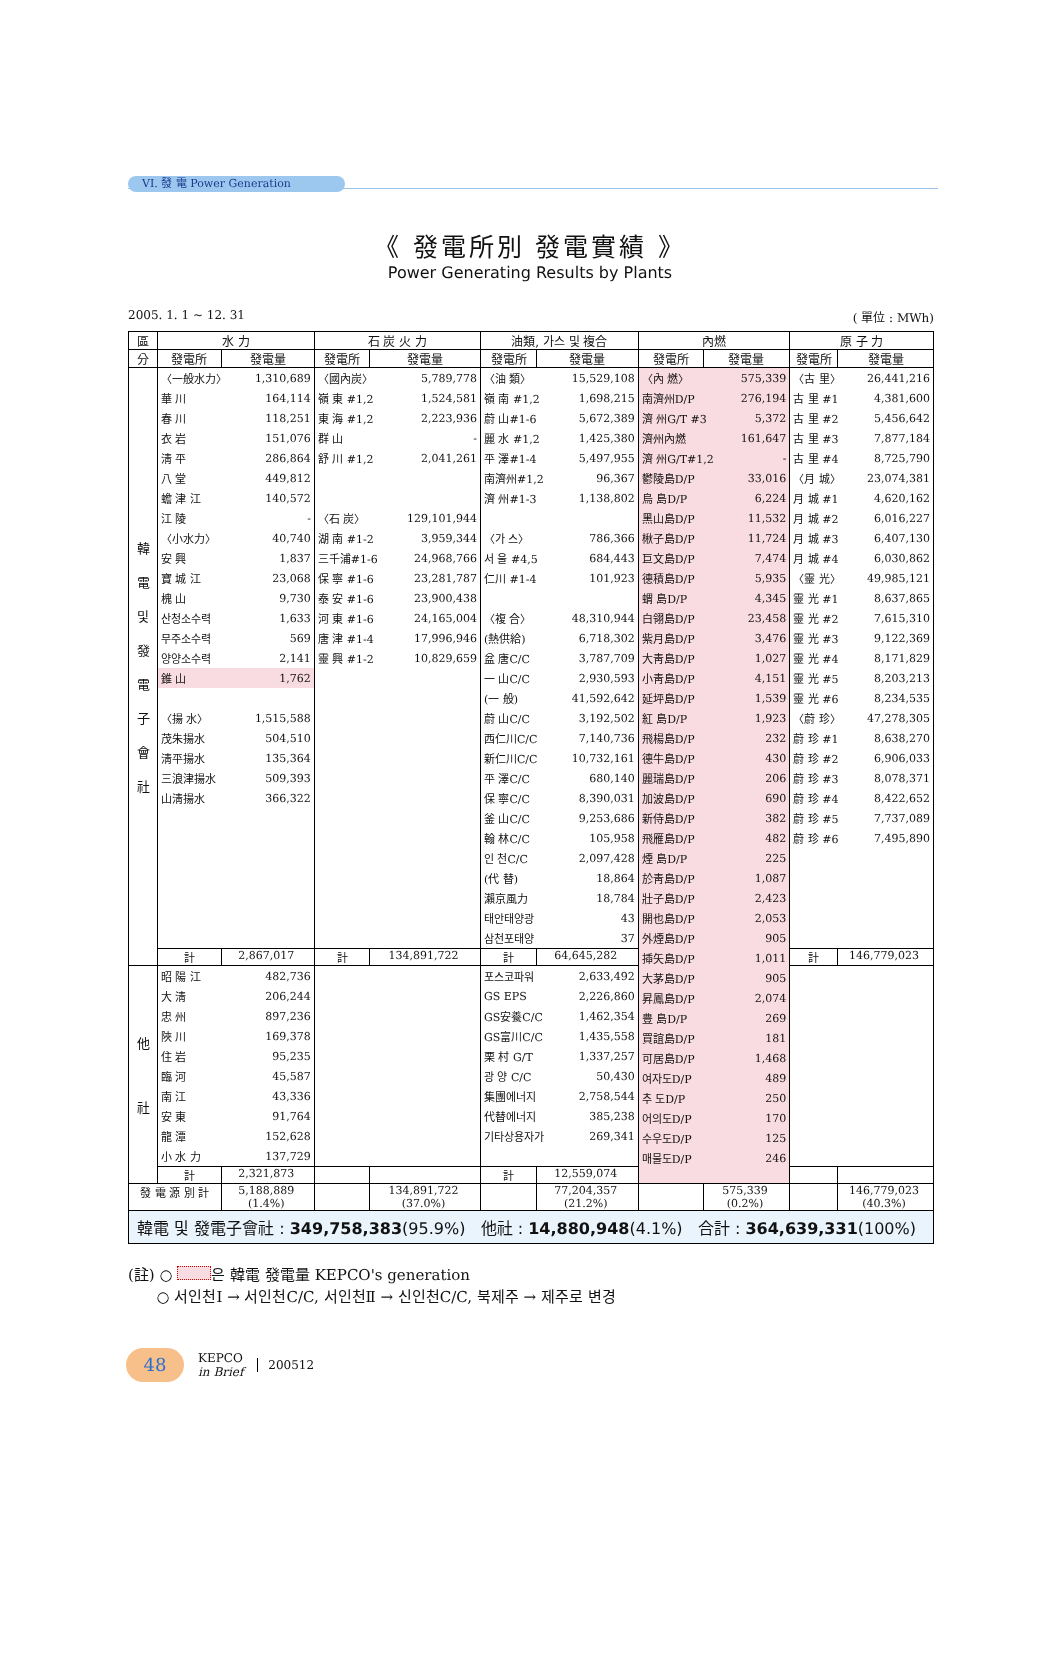VI. 發 電 Power Generation
《 發電所別 發電實績 》
Power Generating Results by Plants
2005. 1. 1 ~ 12. 31 ( 單位 : MWh)
| 區 | 水 力 | | 石 炭 火 力 | | 油類, 가스 및 複合 | | 內燃 | | 原 子 力 | |
| --- | --- | --- | --- | --- | --- | --- | --- | --- | --- | --- |
| 分 | 發電所 | 發電量 | 發電所 | 發電量 | 發電所 | 發電量 | 發電所 | 發電量 | 發電所 | 發電量 |
| 韓 電 및 發 電 子 會 社 | / 〈一般水力〉 / 1,310,689 / / 華 川 / 164,114 / / 春 川 / 118,251 / / 衣 岩 / 151,076 / / 淸 平 / 286,864 / / 八 堂 / 449,812 / / 蟾 津 江 / 140,572 / / 江 陵 / - / / 〈小水力〉 / 40,740 / / 安 興 / 1,837 / / 寶 城 江 / 23,068 / / 槐 山 / 9,730 / / 산청소수력 / 1,633 / / 무주소수력 / 569 / / 양양소수력 / 2,141 / / 錐 山 / 1,762 / / 〈揚 水〉 / 1,515,588 / / 茂朱揚水 / 504,510 / / 淸平揚水 / 135,364 / / 三浪津揚水 / 509,393 / / 山淸揚水 / 366,322 / | | / 〈國內炭〉 / 5,789,778 / / 嶺 東 #1,2 / 1,524,581 / / 東 海 #1,2 / 2,223,936 / / 群 山 / - / / 舒 川 #1,2 / 2,041,261 / / 〈石 炭〉 / 129,101,944 / / 湖 南 #1-2 / 3,959,344 / / 三千浦#1-6 / 24,968,766 / / 保 寧 #1-6 / 23,281,787 / / 泰 安 #1-6 / 23,900,438 / / 河 東 #1-6 / 24,165,004 / / 唐 津 #1-4 / 17,996,946 / / 靈 興 #1-2 / 10,829,659 / | | / 〈油 類〉 / 15,529,108 / / 嶺 南 #1,2 / 1,698,215 / / 蔚 山#1-6 / 5,672,389 / / 麗 水 #1,2 / 1,425,380 / / 平 澤#1-4 / 5,497,955 / / 南濟州#1,2 / 96,367 / / 濟 州#1-3 / 1,138,802 / / 〈가 스〉 / 786,366 / / 서 울 #4,5 / 684,443 / / 仁川 #1-4 / 101,923 / / 〈複 合〉 / 48,310,944 / / (熱供給) / 6,718,302 / / 盆 唐C/C / 3,787,709 / / 一 山C/C / 2,930,593 / / (一 般) / 41,592,642 / / 蔚 山C/C / 3,192,502 / / 西仁川C/C / 7,140,736 / / 新仁川C/C / 10,732,161 / / 平 澤C/C / 680,140 / / 保 寧C/C / 8,390,031 / / 釜 山C/C / 9,253,686 / / 翰 林C/C / 105,958 / / 인 천C/C / 2,097,428 / / (代 替) / 18,864 / / 瀨京風力 / 18,784 / / 태안태양광 / 43 / / 삼천포태양 / 37 / | | / 〈內 燃〉 / 575,339 / / 南濟州D/P / 276,194 / / 濟 州G/T #3 / 5,372 / / 濟州內燃 / 161,647 / / 濟 州G/T#1,2 / - / / 鬱陵島D/P / 33,016 / / 烏 島D/P / 6,224 / / 黑山島D/P / 11,532 / / 楸子島D/P / 11,724 / / 巨文島D/P / 7,474 / / 德積島D/P / 5,935 / / 蝟 島D/P / 4,345 / / 白翎島D/P / 23,458 / / 紫月島D/P / 3,476 / / 大靑島D/P / 1,027 / / 小靑島D/P / 4,151 / / 延坪島D/P / 1,539 / / 紅 島D/P / 1,923 / / 飛楊島D/P / 232 / / 德牛島D/P / 430 / / 麗瑞島D/P / 206 / / 加波島D/P / 690 / / 新侍島D/P / 382 / / 飛雁島D/P / 482 / / 煙 島D/P / 225 / / 於靑島D/P / 1,087 / / 壯子島D/P / 2,423 / / 開也島D/P / 2,053 / / 外煙島D/P / 905 / / 揷矢島D/P / 1,011 / / 大茅島D/P / 905 / / 昇鳳島D/P / 2,074 / / 豊 島D/P / 269 / / 買誼島D/P / 181 / / 可居島D/P / 1,468 / / 여자도D/P / 489 / / 추 도D/P / 250 / / 어의도D/P / 170 / / 수우도D/P / 125 / / 매물도D/P / 246 / | | / 〈古 里〉 / 26,441,216 / / 古 里 #1 / 4,381,600 / / 古 里 #2 / 5,456,642 / / 古 里 #3 / 7,877,184 / / 古 里 #4 / 8,725,790 / / 〈月 城〉 / 23,074,381 / / 月 城 #1 / 4,620,162 / / 月 城 #2 / 6,016,227 / / 月 城 #3 / 6,407,130 / / 月 城 #4 / 6,030,862 / / 〈靈 光〉 / 49,985,121 / / 靈 光 #1 / 8,637,865 / / 靈 光 #2 / 7,615,310 / / 靈 光 #3 / 9,122,369 / / 靈 光 #4 / 8,171,829 / / 靈 光 #5 / 8,203,213 / / 靈 光 #6 / 8,234,535 / / 〈蔚 珍〉 / 47,278,305 / / 蔚 珍 #1 / 8,638,270 / / 蔚 珍 #2 / 6,906,033 / / 蔚 珍 #3 / 8,078,371 / / 蔚 珍 #4 / 8,422,652 / / 蔚 珍 #5 / 7,737,089 / / 蔚 珍 #6 / 7,495,890 / | |
| | 計 | 2,867,017 | 計 | 134,891,722 | 計 | 64,645,282 | | | 計 | 146,779,023 |
| 他 社 | / 昭 陽 江 / 482,736 / / 大 淸 / 206,244 / / 忠 州 / 897,236 / / 陜 川 / 169,378 / / 住 岩 / 95,235 / / 臨 河 / 45,587 / / 南 江 / 43,336 / / 安 東 / 91,764 / / 龍 潭 / 152,628 / / 小 水 力 / 137,729 / | | | | / 포스코파워 / 2,633,492 / / GS EPS / 2,226,860 / / GS安養C/C / 1,462,354 / / GS富川C/C / 1,435,558 / / 栗 村 G/T / 1,337,257 / / 광 양 C/C / 50,430 / / 集團에너지 / 2,758,544 / / 代替에너지 / 385,238 / / 기타상용자가 / 269,341 / | | | | | |
| | 計 | 2,321,873 | | | 計 | 12,559,074 | | | | |
| 發 電 源 別 計 | | 5,188,889 (1.4%) | | 134,891,722 (37.0%) | | 77,204,357 (21.2%) | | 575,339 (0.2%) | | 146,779,023 (40.3%) |
| 韓電 및 發電子會社 : 349,758,383 (95.9%) 他社 : 14,880,948 (4.1%) 合計 : 364,639,331 (100%) | | | | | | | | | | |
(註) ○ 은 韓電 發電量 KEPCO's generation
○ 서인천Ⅰ → 서인천C/C, 서인천Ⅱ → 신인천C/C, 북제주 → 제주로 변경
48
KEPCO
in Brief
200512